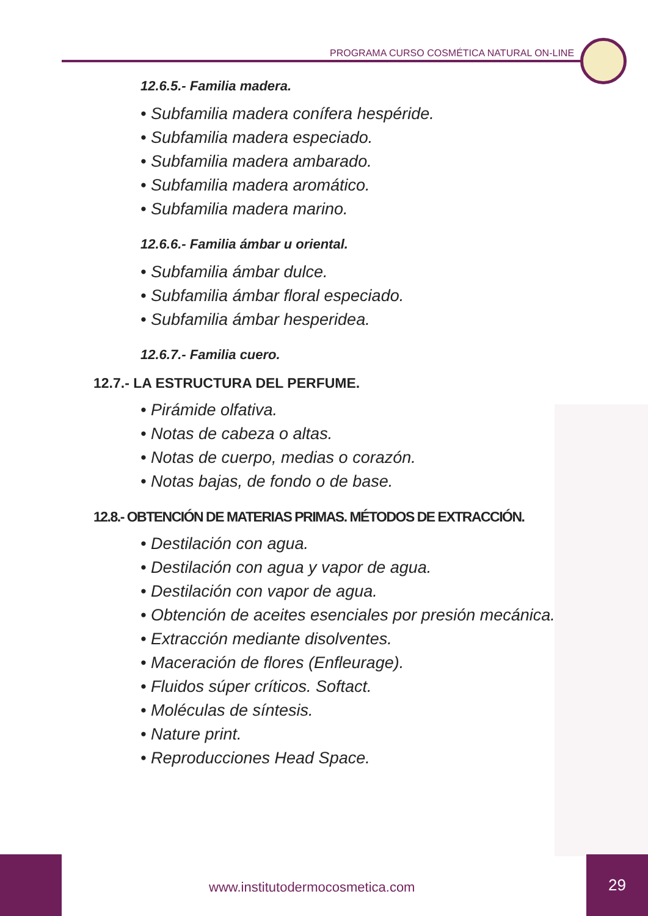PROGRAMA CURSO COSMÉTICA NATURAL ON-LINE
12.6.5.- Familia madera.
• Subfamilia madera conífera hespéride.
• Subfamilia madera especiado.
• Subfamilia madera ambarado.
• Subfamilia madera aromático.
• Subfamilia madera marino.
12.6.6.- Familia ámbar u oriental.
• Subfamilia ámbar dulce.
• Subfamilia ámbar floral especiado.
• Subfamilia ámbar hesperidea.
12.6.7.- Familia cuero.
12.7.- LA ESTRUCTURA DEL PERFUME.
• Pirámide olfativa.
• Notas de cabeza o altas.
• Notas de cuerpo, medias o corazón.
• Notas bajas, de fondo o de base.
12.8.- OBTENCIÓN DE MATERIAS PRIMAS. MÉTODOS DE EXTRACCIÓN.
• Destilación con agua.
• Destilación con agua y vapor de agua.
• Destilación con vapor de agua.
• Obtención de aceites esenciales por presión mecánica.
• Extracción mediante disolventes.
• Maceración de flores (Enfleurage).
• Fluidos súper críticos. Softact.
• Moléculas de síntesis.
• Nature print.
• Reproducciones Head Space.
www.institutodermocosmetica.com
29